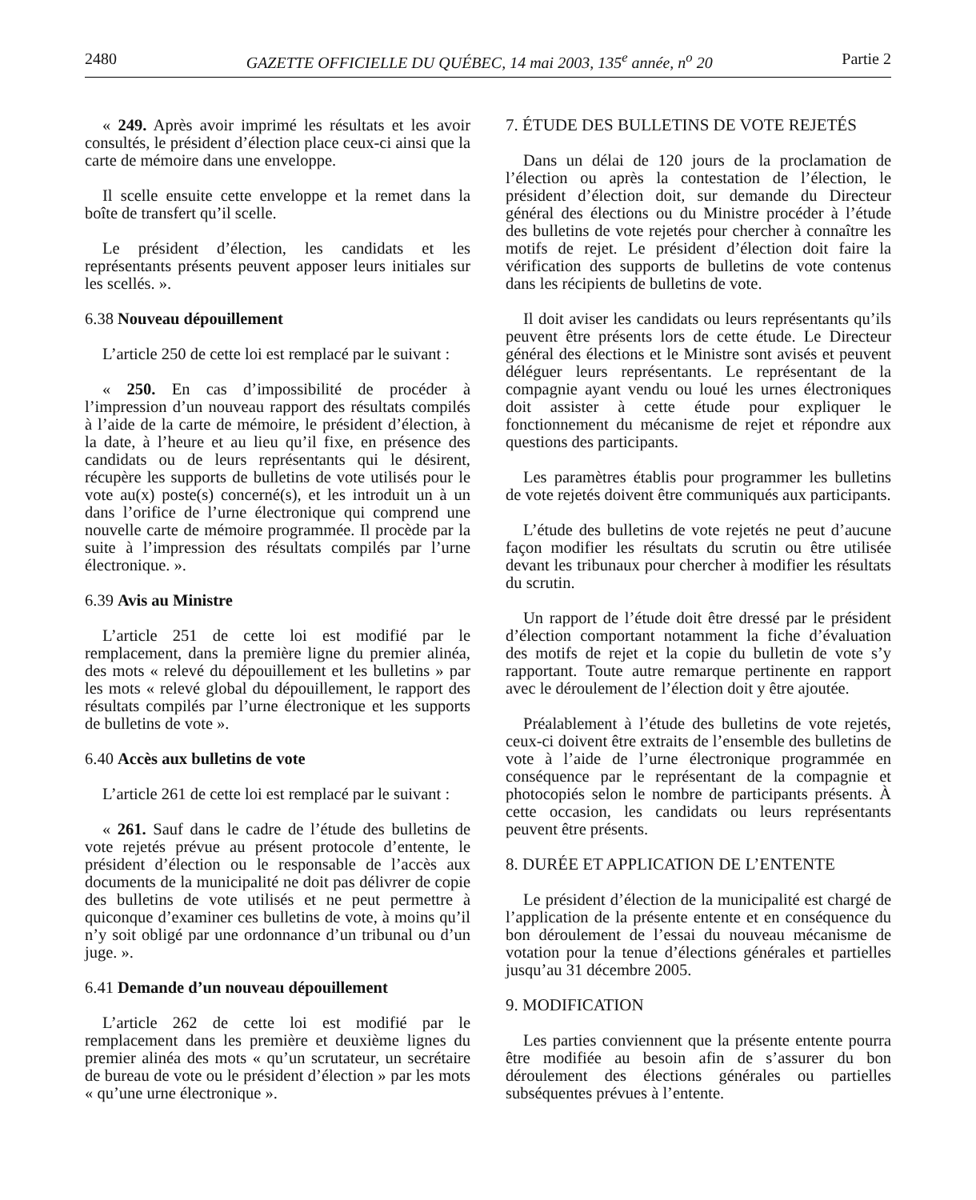2480 GAZETTE OFFICIELLE DU QUÉBEC, 14 mai 2003, 135<sup>e</sup> année, n<sup>o</sup> 20 Partie 2
« 249. Après avoir imprimé les résultats et les avoir consultés, le président d’élection place ceux-ci ainsi que la carte de mémoire dans une enveloppe.
Il scelle ensuite cette enveloppe et la remet dans la boîte de transfert qu’il scelle.
Le président d’élection, les candidats et les représentants présents peuvent apposer leurs initiales sur les scellés. ».
6.38 Nouveau dépouillement
L’article 250 de cette loi est remplacé par le suivant :
« 250. En cas d’impossibilité de procéder à l’impression d’un nouveau rapport des résultats compilés à l’aide de la carte de mémoire, le président d’élection, à la date, à l’heure et au lieu qu’il fixe, en présence des candidats ou de leurs représentants qui le désirent, récupère les supports de bulletins de vote utilisés pour le vote au(x) poste(s) concerné(s), et les introduit un à un dans l’orifice de l’urne électronique qui comprend une nouvelle carte de mémoire programmée. Il procède par la suite à l’impression des résultats compilés par l’urne électronique. ».
6.39 Avis au Ministre
L’article 251 de cette loi est modifié par le remplacement, dans la première ligne du premier alinéa, des mots « relevé du dépouillement et les bulletins » par les mots « relevé global du dépouillement, le rapport des résultats compilés par l’urne électronique et les supports de bulletins de vote ».
6.40 Accès aux bulletins de vote
L’article 261 de cette loi est remplacé par le suivant :
« 261. Sauf dans le cadre de l’étude des bulletins de vote rejetés prévue au présent protocole d’entente, le président d’élection ou le responsable de l’accès aux documents de la municipalité ne doit pas délivrer de copie des bulletins de vote utilisés et ne peut permettre à quiconque d’examiner ces bulletins de vote, à moins qu’il n’y soit obligé par une ordonnance d’un tribunal ou d’un juge. ».
6.41 Demande d’un nouveau dépouillement
L’article 262 de cette loi est modifié par le remplacement dans les première et deuxième lignes du premier alinéa des mots « qu’un scrutateur, un secrétaire de bureau de vote ou le président d’élection » par les mots « qu’une urne électronique ».
7. ÉTUDE DES BULLETINS DE VOTE REJETÉS
Dans un délai de 120 jours de la proclamation de l’élection ou après la contestation de l’élection, le président d’élection doit, sur demande du Directeur général des élections ou du Ministre procéder à l’étude des bulletins de vote rejetés pour chercher à connaître les motifs de rejet. Le président d’élection doit faire la vérification des supports de bulletins de vote contenus dans les récipients de bulletins de vote.
Il doit aviser les candidats ou leurs représentants qu’ils peuvent être présents lors de cette étude. Le Directeur général des élections et le Ministre sont avisés et peuvent déléguer leurs représentants. Le représentant de la compagnie ayant vendu ou loué les urnes électroniques doit assister à cette étude pour expliquer le fonctionnement du mécanisme de rejet et répondre aux questions des participants.
Les paramètres établis pour programmer les bulletins de vote rejetés doivent être communiqués aux participants.
L’étude des bulletins de vote rejetés ne peut d’aucune façon modifier les résultats du scrutin ou être utilisée devant les tribunaux pour chercher à modifier les résultats du scrutin.
Un rapport de l’étude doit être dressé par le président d’élection comportant notamment la fiche d’évaluation des motifs de rejet et la copie du bulletin de vote s’y rapportant. Toute autre remarque pertinente en rapport avec le déroulement de l’élection doit y être ajoutée.
Préalablement à l’étude des bulletins de vote rejetés, ceux-ci doivent être extraits de l’ensemble des bulletins de vote à l’aide de l’urne électronique programmée en conséquence par le représentant de la compagnie et photocopiés selon le nombre de participants présents. À cette occasion, les candidats ou leurs représentants peuvent être présents.
8. DURÉE ET APPLICATION DE L’ENTENTE
Le président d’élection de la municipalité est chargé de l’application de la présente entente et en conséquence du bon déroulement de l’essai du nouveau mécanisme de votation pour la tenue d’élections générales et partielles jusqu’au 31 décembre 2005.
9. MODIFICATION
Les parties conviennent que la présente entente pourra être modifiée au besoin afin de s’assurer du bon déroulement des élections générales ou partielles subséquentes prévues à l’entente.